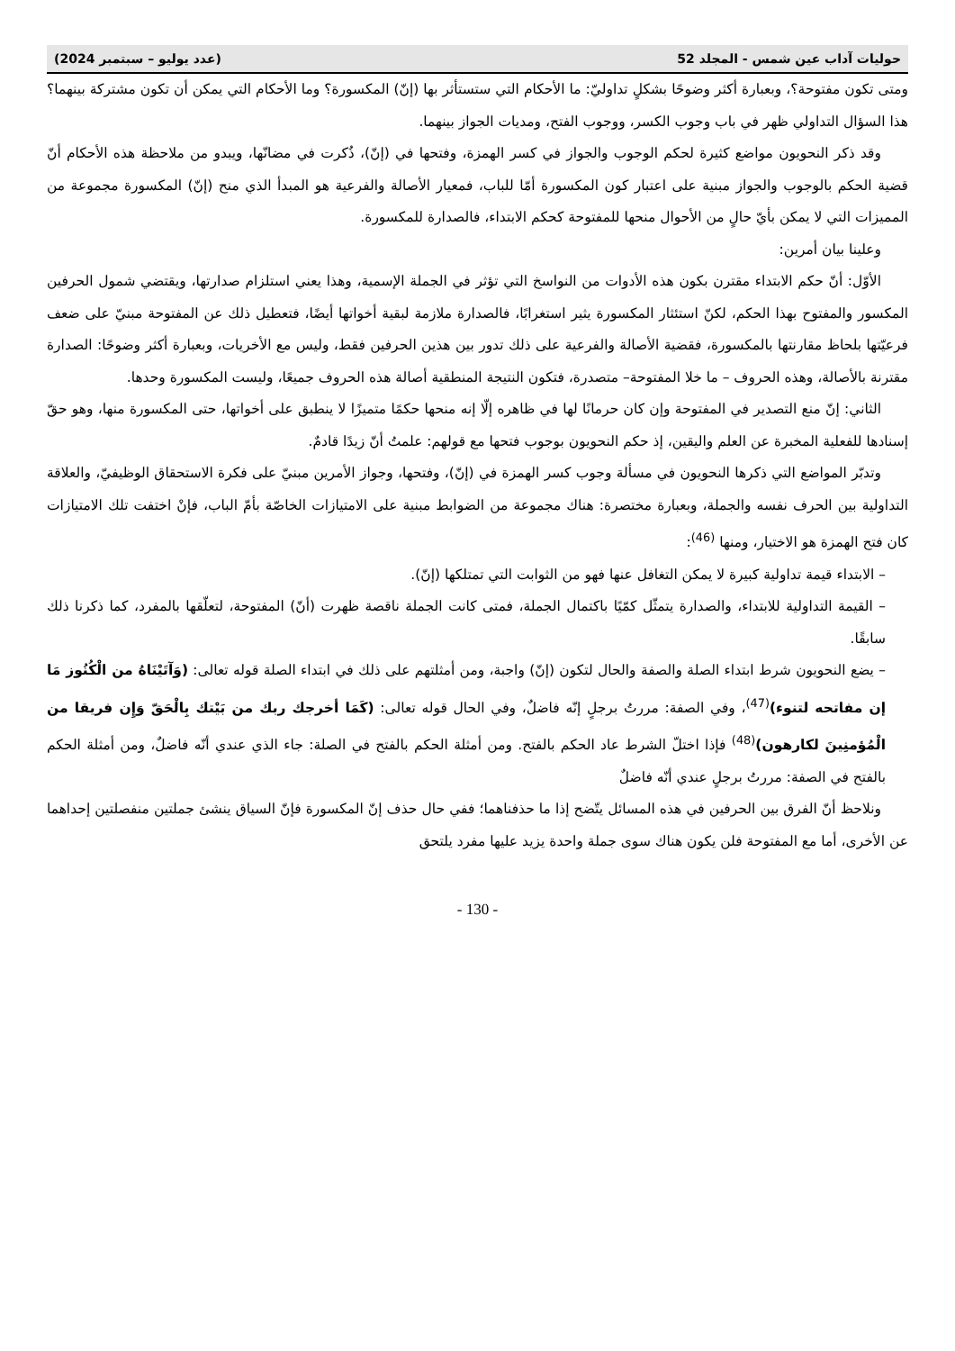حوليات آداب عين شمس - المجلد 52 (عدد يوليو – سبتمبر 2024)
ومتى تكون مفتوحة؟، وبعبارة أكثر وضوحًا بشكلٍ تداوليّ: ما الأحكام التي ستستأثر بها (إنّ) المكسورة؟ وما الأحكام التي يمكن أن تكون مشتركة بينهما؟ هذا السؤال التداولي ظهر في باب وجوب الكسر، ووجوب الفتح، ومديات الجواز بينهما.
وقد ذكر النحويون مواضع كثيرة لحكم الوجوب والجواز في كسر الهمزة، وفتحها في (إنّ)، ذُكرت في مضانّها، ويبدو من ملاحظة هذه الأحكام أنّ قضية الحكم بالوجوب والجواز مبنية على اعتبار كون المكسورة أمّا للباب، فمعيار الأصالة والفرعية هو المبدأ الذي منح (إنّ) المكسورة مجموعة من المميزات التي لا يمكن بأيّ حالٍ من الأحوال منحها للمفتوحة كحكم الابتداء، فالصدارة للمكسورة.
وعلينا بيان أمرين:
الأوّل: أنّ حكم الابتداء مقترن بكون هذه الأدوات من النواسخ التي تؤثر في الجملة الإسمية، وهذا يعني استلزام صدارتها، ويقتضي شمول الحرفين المكسور والمفتوح بهذا الحكم، لكنّ استئثار المكسورة يثير استغرابًا، فالصدارة ملازمة لبقية أخواتها أيضًا، فتعطيل ذلك عن المفتوحة مبنيّ على ضعف فرعيّتها بلحاظ مقارنتها بالمكسورة، فقضية الأصالة والفرعية على ذلك تدور بين هذين الحرفين فقط، وليس مع الأخريات، وبعبارة أكثر وضوحًا: الصدارة مقترنة بالأصالة، وهذه الحروف – ما خلا المفتوحة– متصدرة، فتكون النتيجة المنطقية أصالة هذه الحروف جميعًا، وليست المكسورة وحدها.
الثاني: إنّ منع التصدير في المفتوحة وإن كان حرمانًا لها في ظاهره إلّا إنه منحها حكمًا متميزًا لا ينطبق على أخواتها، حتى المكسورة منها، وهو حقّ إسنادها للفعلية المخبرة عن العلم واليقين، إذ حكم النحويون بوجوب فتحها مع قولهم: علمتُ أنّ زيدًا قادمٌ.
وتدبّر المواضع التي ذكرها النحويون في مسألة وجوب كسر الهمزة في (إنّ)، وفتحها، وجواز الأمرين مبنيّ على فكرة الاستحقاق الوظيفيّ، والعلاقة التداولية بين الحرف نفسه والجملة، وبعبارة مختصرة: هناك مجموعة من الضوابط مبنية على الامتيازات الخاصّة بأمّ الباب، فإنْ اختفت تلك الامتيازات كان فتح الهمزة هو الاختيار، ومنها <sup>(46)</sup>:
– الابتداء قيمة تداولية كبيرة لا يمكن التغافل عنها فهو من الثوابت التي تمتلكها (إنّ).
– القيمة التداولية للابتداء، والصدارة يتمثّل كمّيًا باكتمال الجملة، فمتى كانت الجملة ناقصة ظهرت (أنّ) المفتوحة، لتعلّقها بالمفرد، كما ذكرنا ذلك سابقًا.
– يضع النحويون شرط ابتداء الصلة والصفة والحال لتكون (إنّ) واجبة، ومن أمثلتهم على ذلك في ابتداء الصلة قوله تعالى: (وَآتَيْنَاهُ من الْكُنُوز مَا إن مفاتحه لتنوء)<sup>(47)</sup>، وفي الصفة: مررتُ برجلٍ إنّه فاضلٌ، وفي الحال قوله تعالى: (كَمَا أخرجك ربك من بَيْتك بِالْحَقّ وَإِن فريقا من الْمُؤمنِينَ لكارهون)<sup>(48)</sup> فإذا اختلّ الشرط عاد الحكم بالفتح. ومن أمثلة الحكم بالفتح في الصلة: جاء الذي عندي أنّه فاضلٌ، ومن أمثلة الحكم بالفتح في الصفة: مررتُ برجلٍ عندي أنّه فاضلٌ
ونلاحظ أنّ الفرق بين الحرفين في هذه المسائل يتّضح إذا ما حذفناهما؛ ففي حال حذف إنّ المكسورة فإنّ السياق ينشئ جملتين منفصلتين إحداهما عن الأخرى، أما مع المفتوحة فلن يكون هناك سوى جملة واحدة يزيد عليها مفرد يلتحق
- 130 -